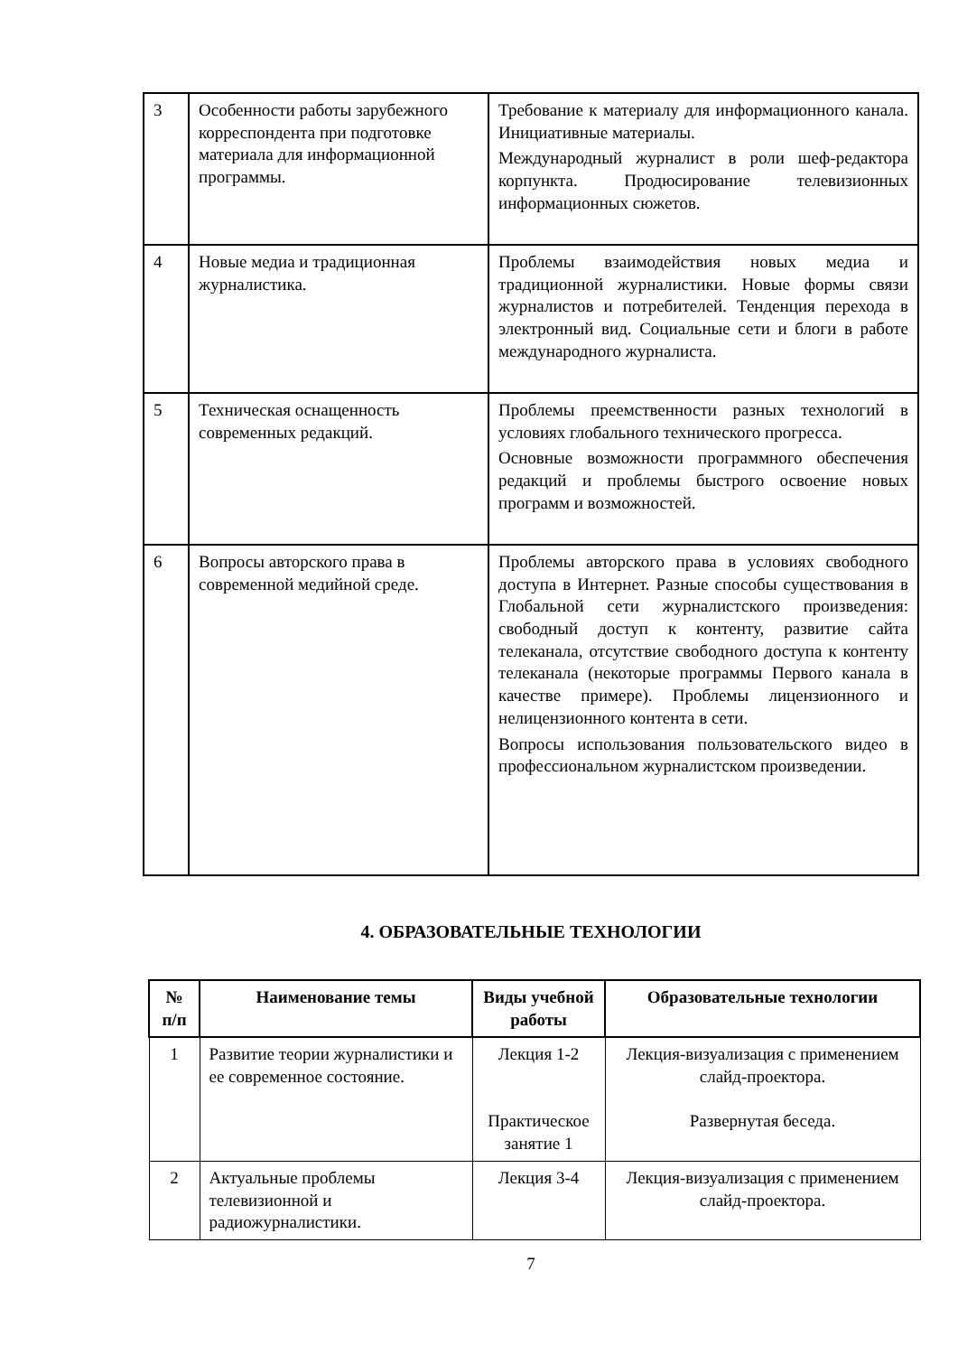| 3 | Особенности работы зарубежного корреспондента при подготовке материала для информационной программы. | Требование к материалу для информационного канала. Инициативные материалы. Международный журналист в роли шеф-редактора корпункта. Продюсирование телевизионных информационных сюжетов. |
| 4 | Новые медиа и традиционная журналистика. | Проблемы взаимодействия новых медиа и традиционной журналистики. Новые формы связи журналистов и потребителей. Тенденция перехода в электронный вид. Социальные сети и блоги в работе международного журналиста. |
| 5 | Техническая оснащенность современных редакций. | Проблемы преемственности разных технологий в условиях глобального технического прогресса. Основные возможности программного обеспечения редакций и проблемы быстрого освоение новых программ и возможностей. |
| 6 | Вопросы авторского права в современной медийной среде. | Проблемы авторского права в условиях свободного доступа в Интернет. Разные способы существования в Глобальной сети журналистского произведения: свободный доступ к контенту, развитие сайта телеканала, отсутствие свободного доступа к контенту телеканала (некоторые программы Первого канала в качестве примере). Проблемы лицензионного и нелицензионного контента в сети. Вопросы использования пользовательского видео в профессиональном журналистском произведении. |
4. ОБРАЗОВАТЕЛЬНЫЕ ТЕХНОЛОГИИ
| № п/п | Наименование темы | Виды учебной работы | Образовательные технологии |
| --- | --- | --- | --- |
| 1 | Развитие теории журналистики и ее современное состояние. | Лекция 1-2 Практическое занятие 1 | Лекция-визуализация с применением слайд-проектора. Развернутая беседа. |
| 2 | Актуальные проблемы телевизионной и радиожурналистики. | Лекция 3-4 | Лекция-визуализация с применением слайд-проектора. |
7